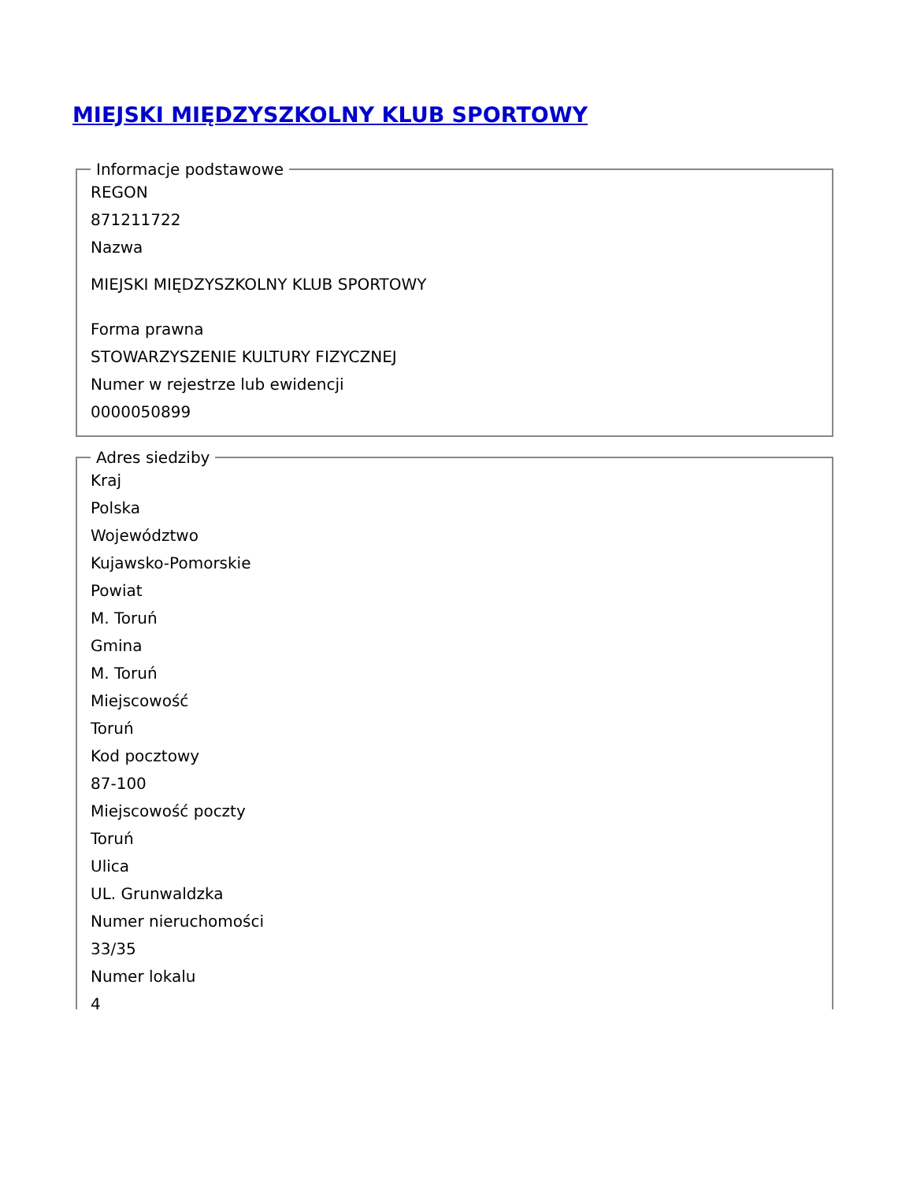MIEJSKI MIĘDZYSZKOLNY KLUB SPORTOWY
Informacje podstawowe
REGON
871211722
Nazwa
MIEJSKI MIĘDZYSZKOLNY KLUB SPORTOWY
Forma prawna
STOWARZYSZENIE KULTURY FIZYCZNEJ
Numer w rejestrze lub ewidencji
0000050899
Adres siedziby
Kraj
Polska
Województwo
Kujawsko-Pomorskie
Powiat
M. Toruń
Gmina
M. Toruń
Miejscowość
Toruń
Kod pocztowy
87-100
Miejscowość poczty
Toruń
Ulica
UL. Grunwaldzka
Numer nieruchomości
33/35
Numer lokalu
4